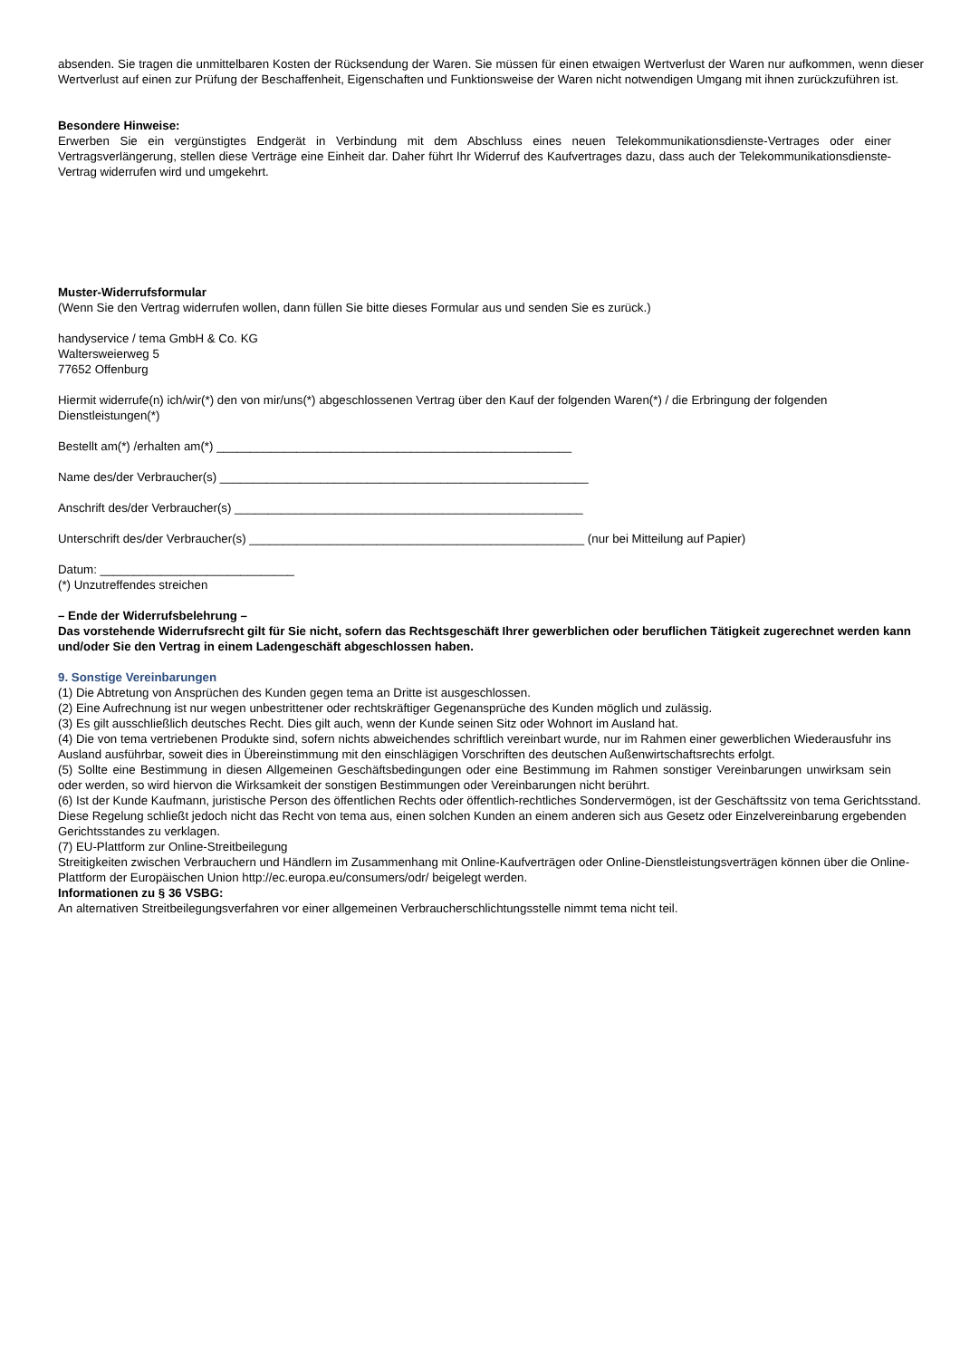absenden. Sie tragen die unmittelbaren Kosten der Rücksendung der Waren. Sie müssen für einen etwaigen Wertverlust der Waren nur aufkommen, wenn dieser Wertverlust auf einen zur Prüfung der Beschaffenheit, Eigenschaften und Funktionsweise der Waren nicht notwendigen Umgang mit ihnen zurückzuführen ist.
Besondere Hinweise:
Erwerben Sie ein vergünstigtes Endgerät in Verbindung mit dem Abschluss eines neuen Telekommunikationsdienste-Vertrages oder einer Vertragsverlängerung, stellen diese Verträge eine Einheit dar. Daher führt Ihr Widerruf des Kaufvertrages dazu, dass auch der Telekommunikationsdienste-Vertrag widerrufen wird und umgekehrt.
Muster-Widerrufsformular
(Wenn Sie den Vertrag widerrufen wollen, dann füllen Sie bitte dieses Formular aus und senden Sie es zurück.)
handyservice / tema GmbH & Co. KG
Waltersweierweg 5
77652 Offenburg
Hiermit widerrufe(n) ich/wir(*) den von mir/uns(*) abgeschlossenen Vertrag über den Kauf der folgenden Waren(*) / die Erbringung der folgenden Dienstleistungen(*)
Bestellt am(*) /erhalten am(*) _____________________________________________________
Name des/der Verbraucher(s) _______________________________________________________
Anschrift des/der Verbraucher(s) ____________________________________________________
Unterschrift des/der Verbraucher(s) __________________________________________________ (nur bei Mitteilung auf Papier)
Datum: _____________________________
(*) Unzutreffendes streichen
– Ende der Widerrufsbelehrung –
Das vorstehende Widerrufsrecht gilt für Sie nicht, sofern das Rechtsgeschäft Ihrer gewerblichen oder beruflichen Tätigkeit zugerechnet werden kann und/oder Sie den Vertrag in einem Ladengeschäft abgeschlossen haben.
9. Sonstige Vereinbarungen
(1) Die Abtretung von Ansprüchen des Kunden gegen tema an Dritte ist ausgeschlossen.
(2) Eine Aufrechnung ist nur wegen unbestrittener oder rechtskräftiger Gegenansprüche des Kunden möglich und zulässig.
(3) Es gilt ausschließlich deutsches Recht. Dies gilt auch, wenn der Kunde seinen Sitz oder Wohnort im Ausland hat.
(4) Die von tema vertriebenen Produkte sind, sofern nichts abweichendes schriftlich vereinbart wurde, nur im Rahmen einer gewerblichen Wiederausfuhr ins Ausland ausführbar, soweit dies in Übereinstimmung mit den einschlägigen Vorschriften des deutschen Außenwirtschaftsrechts erfolgt.
(5) Sollte eine Bestimmung in diesen Allgemeinen Geschäftsbedingungen oder eine Bestimmung im Rahmen sonstiger Vereinbarungen unwirksam sein oder werden, so wird hiervon die Wirksamkeit der sonstigen Bestimmungen oder Vereinbarungen nicht berührt.
(6) Ist der Kunde Kaufmann, juristische Person des öffentlichen Rechts oder öffentlich-rechtliches Sondervermögen, ist der Geschäftssitz von tema Gerichtsstand. Diese Regelung schließt jedoch nicht das Recht von tema aus, einen solchen Kunden an einem anderen sich aus Gesetz oder Einzelvereinbarung ergebenden Gerichtsstandes zu verklagen.
(7) EU-Plattform zur Online-Streitbeilegung
Streitigkeiten zwischen Verbrauchern und Händlern im Zusammenhang mit Online-Kaufverträgen oder Online-Dienstleistungsverträgen können über die Online-Plattform der Europäischen Union http://ec.europa.eu/consumers/odr/ beigelegt werden.
Informationen zu § 36 VSBG:
An alternativen Streitbeilegungsverfahren vor einer allgemeinen Verbraucherschlichtungsstelle nimmt tema nicht teil.